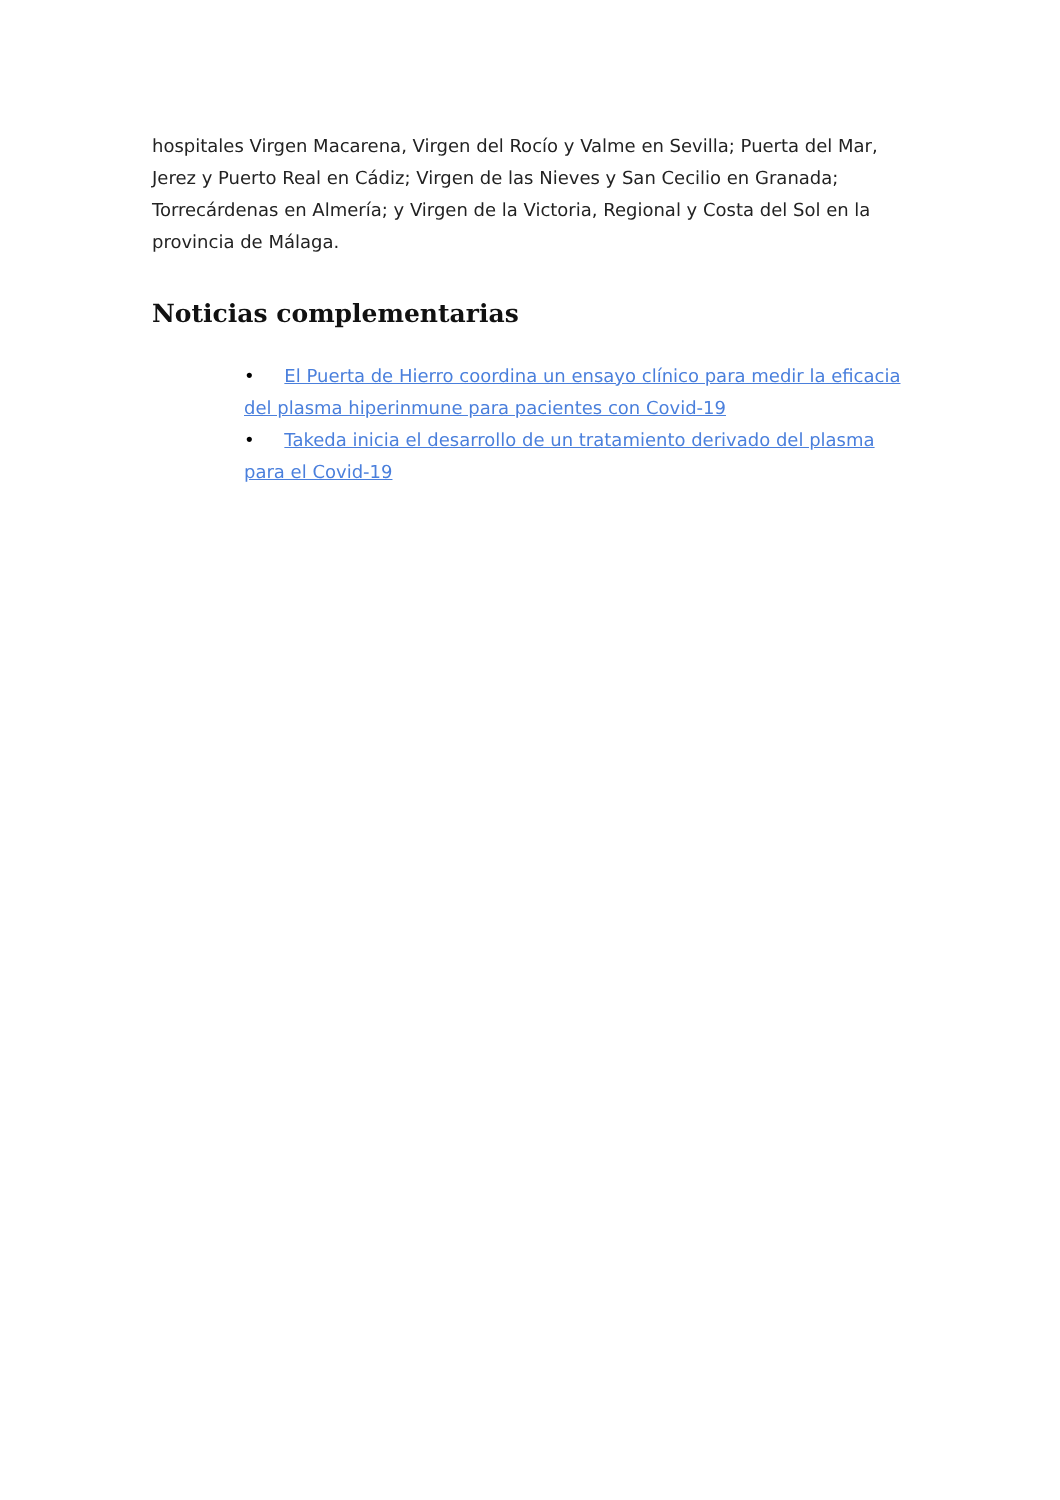hospitales Virgen Macarena, Virgen del Rocío y Valme en Sevilla; Puerta del Mar, Jerez y Puerto Real en Cádiz; Virgen de las Nieves y San Cecilio en Granada; Torrecárdenas en Almería; y Virgen de la Victoria, Regional y Costa del Sol en la provincia de Málaga.
Noticias complementarias
• El Puerta de Hierro coordina un ensayo clínico para medir la eficacia del plasma hiperinmune para pacientes con Covid-19
• Takeda inicia el desarrollo de un tratamiento derivado del plasma para el Covid-19